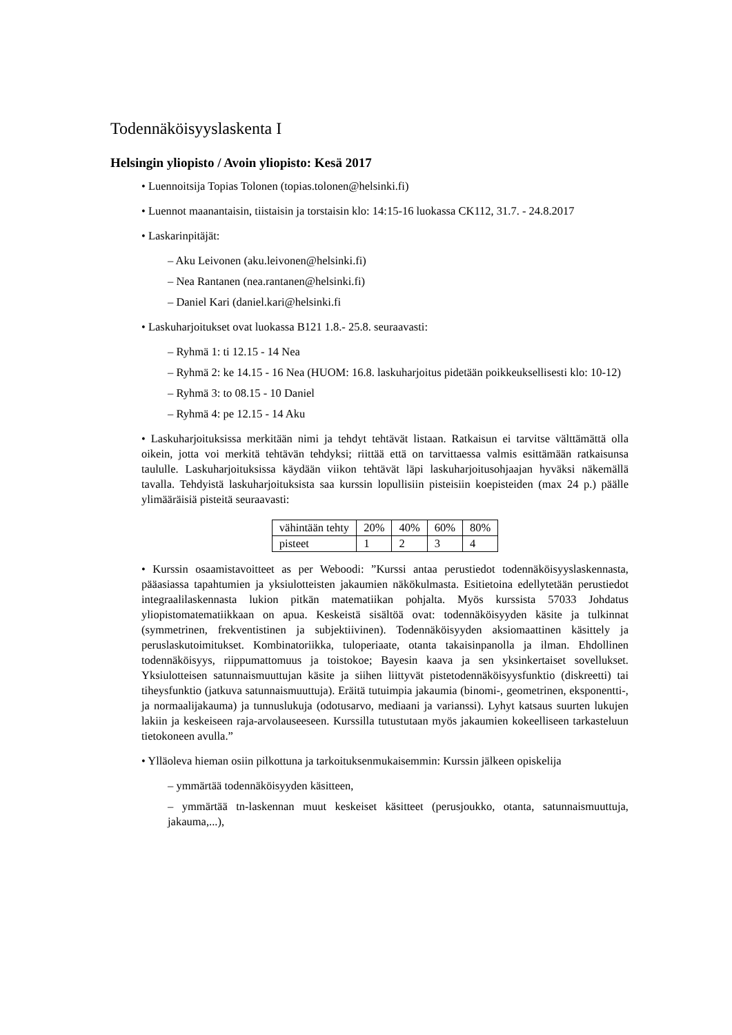Todennäköisyyslaskenta I
Helsingin yliopisto / Avoin yliopisto: Kesä 2017
• Luennoitsija Topias Tolonen (topias.tolonen@helsinki.fi)
• Luennot maanantaisin, tiistaisin ja torstaisin klo: 14:15-16 luokassa CK112, 31.7. - 24.8.2017
• Laskarinpitäjät:
– Aku Leivonen (aku.leivonen@helsinki.fi)
– Nea Rantanen (nea.rantanen@helsinki.fi)
– Daniel Kari (daniel.kari@helsinki.fi
• Laskuharjoitukset ovat luokassa B121 1.8.- 25.8. seuraavasti:
– Ryhmä 1: ti 12.15 - 14 Nea
– Ryhmä 2: ke 14.15 - 16 Nea (HUOM: 16.8. laskuharjoitus pidetään poikkeuksellisesti klo: 10-12)
– Ryhmä 3: to 08.15 - 10 Daniel
– Ryhmä 4: pe 12.15 - 14 Aku
• Laskuharjoituksissa merkitään nimi ja tehdyt tehtävät listaan. Ratkaisun ei tarvitse välttämättä olla oikein, jotta voi merkitä tehtävän tehdyksi; riittää että on tarvittaessa valmis esittämään ratkaisunsa taululle. Laskuharjoituksissa käydään viikon tehtävät läpi laskuharjoitusohjaajan hyväksi näkemällä tavalla. Tehdyistä laskuharjoituksista saa kurssin lopullisiin pisteisiin koepisteiden (max 24 p.) päälle ylimääräisiä pisteitä seuraavasti:
| vähintään tehty | 20% | 40% | 60% | 80% |
| pisteet | 1 | 2 | 3 | 4 |
• Kurssin osaamistavoitteet as per Weboodi: ”Kurssi antaa perustiedot todennäköisyyslaskennasta, pääasiassa tapahtumien ja yksiulotteisten jakaumien näkökulmasta. Esitietoina edellytetään perustiedot integraalilaskennasta lukion pitkän matematiikan pohjalta. Myös kurssista 57033 Johdatus yliopistomatematiikkaan on apua. Keskeistä sisältöä ovat: todennäköisyyden käsite ja tulkinnat (symmetrinen, frekventistinen ja subjektiivinen). Todennäköisyyden aksiomaattinen käsittely ja peruslaskutoimitukset. Kombinatoriikka, tuloperiaate, otanta takaisinpanolla ja ilman. Ehdollinen todennäköisyys, riippumattomuus ja toistokoe; Bayesin kaava ja sen yksinkertaiset sovellukset. Yksiulotteisen satunnaismuuttujan käsite ja siihen liittyvät pistetodennäköisyysfunktio (diskreetti) tai tiheysfunktio (jatkuva satunnaismuuttuja). Eräitä tutuimpia jakaumia (binomi-, geometrinen, eksponentti-, ja normaalijakauma) ja tunnuslukuja (odotusarvo, mediaani ja varianssi). Lyhyt katsaus suurten lukujen lakiin ja keskeiseen raja-arvolauseeseen. Kurssilla tutustutaan myös jakaumien kokeelliseen tarkasteluun tietokoneen avulla.”
• Ylläoleva hieman osiin pilkottuna ja tarkoituksenmukaisemmin: Kurssin jälkeen opiskelija
– ymmärtää todennäköisyyden käsitteen,
– ymmärtää tn-laskennan muut keskeiset käsitteet (perusjoukko, otanta, satunnaismuuttuja, jakauma,...),